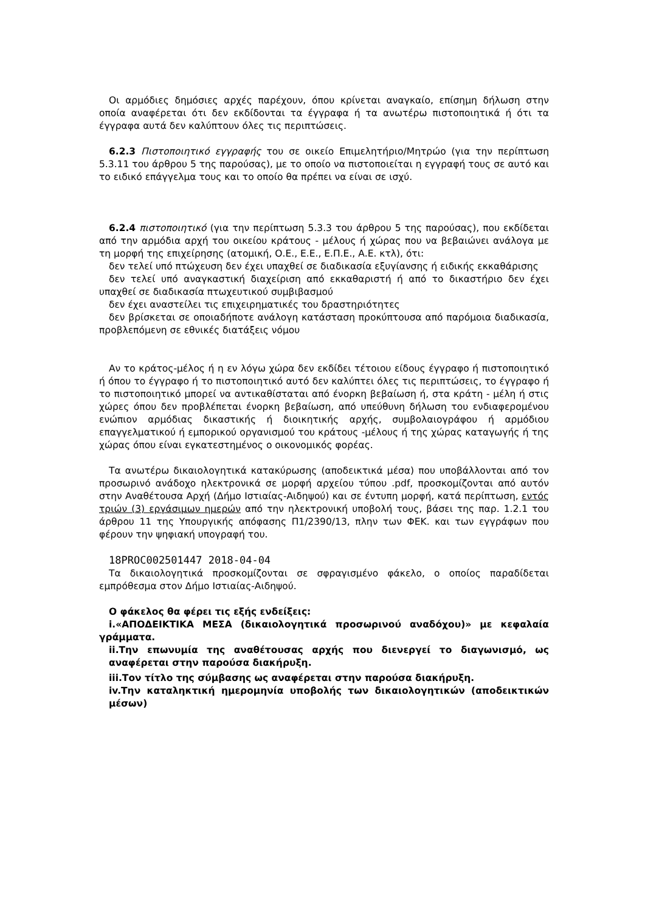Οι αρμόδιες δημόσιες αρχές παρέχουν, όπου κρίνεται αναγκαίο, επίσημη δήλωση στην οποία αναφέρεται ότι δεν εκδίδονται τα έγγραφα ή τα ανωτέρω πιστοποιητικά ή ότι τα έγγραφα αυτά δεν καλύπτουν όλες τις περιπτώσεις.
6.2.3 Πιστοποιητικό εγγραφής του σε οικείο Επιμελητήριο/Μητρώο (για την περίπτωση 5.3.11 του άρθρου 5 της παρούσας), με το οποίο να πιστοποιείται η εγγραφή τους σε αυτό και το ειδικό επάγγελμα τους και το οποίο θα πρέπει να είναι σε ισχύ.
6.2.4 πιστοποιητικό (για την περίπτωση 5.3.3 του άρθρου 5 της παρούσας), που εκδίδεται από την αρμόδια αρχή του οικείου κράτους - μέλους ή χώρας που να βεβαιώνει ανάλογα με τη μορφή της επιχείρησης (ατομική, Ο.Ε., Ε.Ε., Ε.Π.Ε., Α.Ε. κτλ), ότι:
δεν τελεί υπό πτώχευση δεν έχει υπαχθεί σε διαδικασία εξυγίανσης ή ειδικής εκκαθάρισης
δεν τελεί υπό αναγκαστική διαχείριση από εκκαθαριστή ή από το δικαστήριο δεν έχει υπαχθεί σε διαδικασία πτωχευτικού συμβιβασμού
δεν έχει αναστείλει τις επιχειρηματικές του δραστηριότητες
δεν βρίσκεται σε οποιαδήποτε ανάλογη κατάσταση προκύπτουσα από παρόμοια διαδικασία, προβλεπόμενη σε εθνικές διατάξεις νόμου
Αν το κράτος-μέλος ή η εν λόγω χώρα δεν εκδίδει τέτοιου είδους έγγραφο ή πιστοποιητικό ή όπου το έγγραφο ή το πιστοποιητικό αυτό δεν καλύπτει όλες τις περιπτώσεις, το έγγραφο ή το πιστοποιητικό μπορεί να αντικαθίσταται από ένορκη βεβαίωση ή, στα κράτη - μέλη ή στις χώρες όπου δεν προβλέπεται ένορκη βεβαίωση, από υπεύθυνη δήλωση του ενδιαφερομένου ενώπιον αρμόδιας δικαστικής ή διοικητικής αρχής, συμβολαιογράφου ή αρμόδιου επαγγελματικού ή εμπορικού οργανισμού του κράτους -μέλους ή της χώρας καταγωγής ή της χώρας όπου είναι εγκατεστημένος ο οικονομικός φορέας.
Τα ανωτέρω δικαιολογητικά κατακύρωσης (αποδεικτικά μέσα) που υποβάλλονται από τον προσωρινό ανάδοχο ηλεκτρονικά σε μορφή αρχείου τύπου .pdf, προσκομίζονται από αυτόν στην Αναθέτουσα Αρχή (Δήμο Ιστιαίας-Αιδηψού) και σε έντυπη μορφή, κατά περίπτωση, εντός τριών (3) εργάσιμων ημερών από την ηλεκτρονική υποβολή τους, βάσει της παρ. 1.2.1 του άρθρου 11 της Υπουργικής απόφασης Π1/2390/13, πλην των ΦΕΚ. και των εγγράφων που φέρουν την ψηφιακή υπογραφή του.
18PROC002501447 2018-04-04
Τα δικαιολογητικά προσκομίζονται σε σφραγισμένο φάκελο, ο οποίος παραδίδεται εμπρόθεσμα στον Δήμο Ιστιαίας-Αιδηψού.
Ο φάκελος θα φέρει τις εξής ενδείξεις:
i.«ΑΠΟΔΕΙΚΤΙΚΑ ΜΕΣΑ (δικαιολογητικά προσωρινού αναδόχου)» με κεφαλαία γράμματα.
ii.Την επωνυμία της αναθέτουσας αρχής που διενεργεί το διαγωνισμό, ως αναφέρεται στην παρούσα διακήρυξη.
iii.Τον τίτλο της σύμβασης ως αναφέρεται στην παρούσα διακήρυξη.
iv.Την καταληκτική ημερομηνία υποβολής των δικαιολογητικών (αποδεικτικών μέσων)